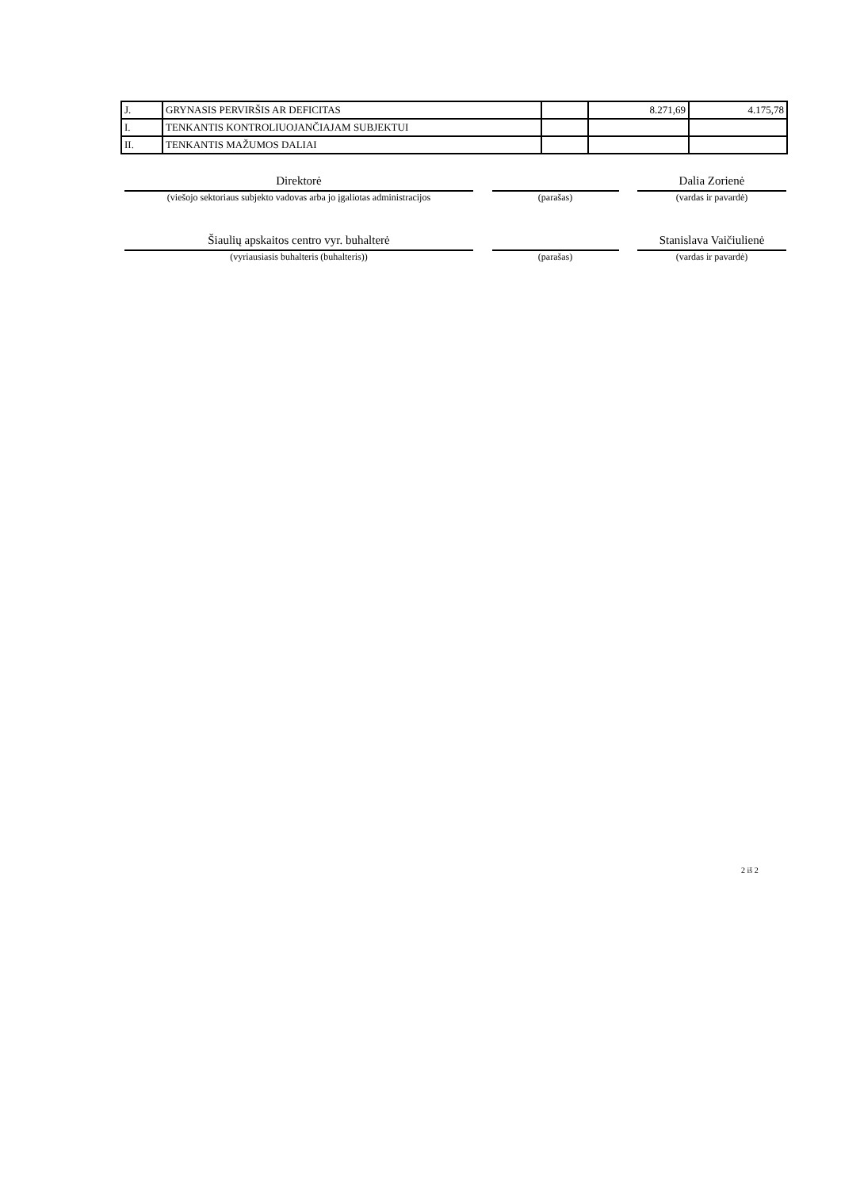| J. | GRYNASIS PERVIRŠIS AR DEFICITAS | | 8.271,69 | 4.175,78 |
| I. | TENKANTIS KONTROLIUOJANČIAJAM SUBJEKTUI | | | |
| II. | TENKANTIS MAŽUMOS DALIAI | | | |
Direktorė Dalia Zorienė
(viešojo sektoriaus subjekto vadovas arba jo įgaliotas administracijos
(parašas) (vardas ir pavardė)
Šiaulių apskaitos centro vyr. buhalterė Stanislava Vaičiulienė
(vyriausiasis buhalteris (buhalteris)) (parašas) (vardas ir pavardė)
2 iš 2